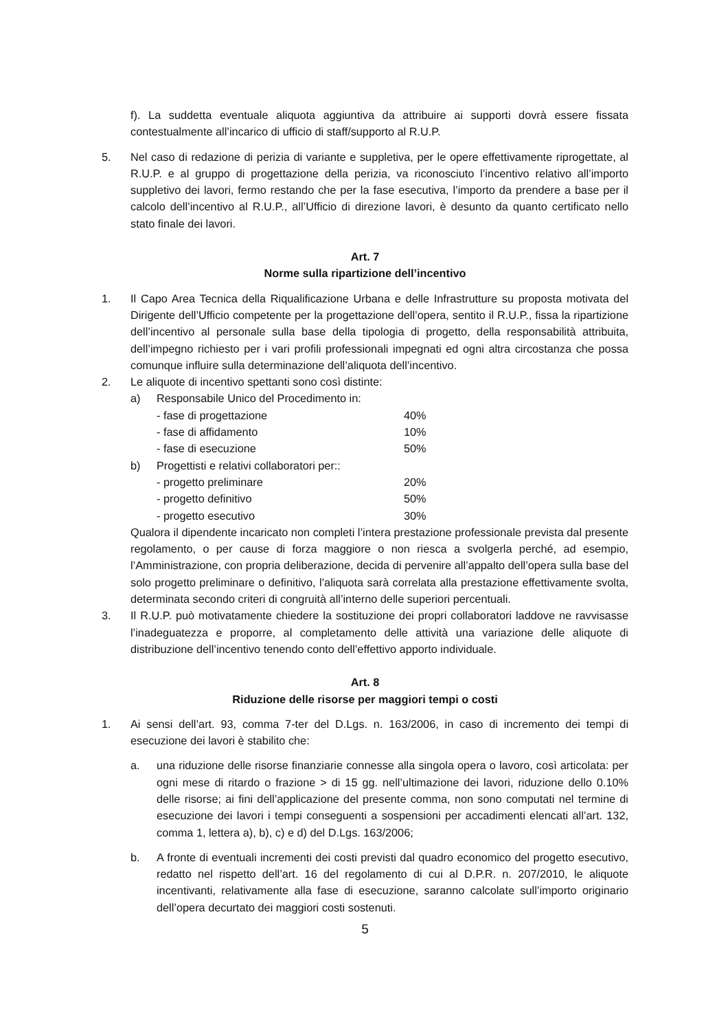f). La suddetta eventuale aliquota aggiuntiva da attribuire ai supporti dovrà essere fissata contestualmente all’incarico di ufficio di staff/supporto al R.U.P.
5. Nel caso di redazione di perizia di variante e suppletiva, per le opere effettivamente riprogettate, al R.U.P. e al gruppo di progettazione della perizia, va riconosciuto l’incentivo relativo all’importo suppletivo dei lavori, fermo restando che per la fase esecutiva, l’importo da prendere a base per il calcolo dell’incentivo al R.U.P., all’Ufficio di direzione lavori, è desunto da quanto certificato nello stato finale dei lavori.
Art. 7
Norme sulla ripartizione dell’incentivo
1. Il Capo Area Tecnica della Riqualificazione Urbana e delle Infrastrutture su proposta motivata del Dirigente dell’Ufficio competente per la progettazione dell’opera, sentito il R.U.P., fissa la ripartizione dell’incentivo al personale sulla base della tipologia di progetto, della responsabilità attribuita, dell’impegno richiesto per i vari profili professionali impegnati ed ogni altra circostanza che possa comunque influire sulla determinazione dell’aliquota dell’incentivo.
2. Le aliquote di incentivo spettanti sono così distinte:
a) Responsabile Unico del Procedimento in:
- fase di progettazione 40%
- fase di affidamento 10%
- fase di esecuzione 50%
b) Progettisti e relativi collaboratori per::
- progetto preliminare 20%
- progetto definitivo 50%
- progetto esecutivo 30%
Qualora il dipendente incaricato non completi l’intera prestazione professionale prevista dal presente regolamento, o per cause di forza maggiore o non riesca a svolgerla perché, ad esempio, l’Amministrazione, con propria deliberazione, decida di pervenire all’appalto dell’opera sulla base del solo progetto preliminare o definitivo, l’aliquota sarà correlata alla prestazione effettivamente svolta, determinata secondo criteri di congruità all’interno delle superiori percentuali.
3. Il R.U.P. può motivatamente chiedere la sostituzione dei propri collaboratori laddove ne ravvisasse l’inadeguatezza e proporre, al completamento delle attività una variazione delle aliquote di distribuzione dell’incentivo tenendo conto dell’effettivo apporto individuale.
Art. 8
Riduzione delle risorse per maggiori tempi o costi
1. Ai sensi dell’art. 93, comma 7-ter del D.Lgs. n. 163/2006, in caso di incremento dei tempi di esecuzione dei lavori è stabilito che:
a. una riduzione delle risorse finanziarie connesse alla singola opera o lavoro, così articolata: per ogni mese di ritardo o frazione > di 15 gg. nell’ultimazione dei lavori, riduzione dello 0.10% delle risorse; ai fini dell’applicazione del presente comma, non sono computati nel termine di esecuzione dei lavori i tempi conseguenti a sospensioni per accadimenti elencati all’art. 132, comma 1, lettera a), b), c) e d) del D.Lgs. 163/2006;
b. A fronte di eventuali incrementi dei costi previsti dal quadro economico del progetto esecutivo, redatto nel rispetto dell’art. 16 del regolamento di cui al D.P.R. n. 207/2010, le aliquote incentivanti, relativamente alla fase di esecuzione, saranno calcolate sull’importo originario dell’opera decurtato dei maggiori costi sostenuti.
5